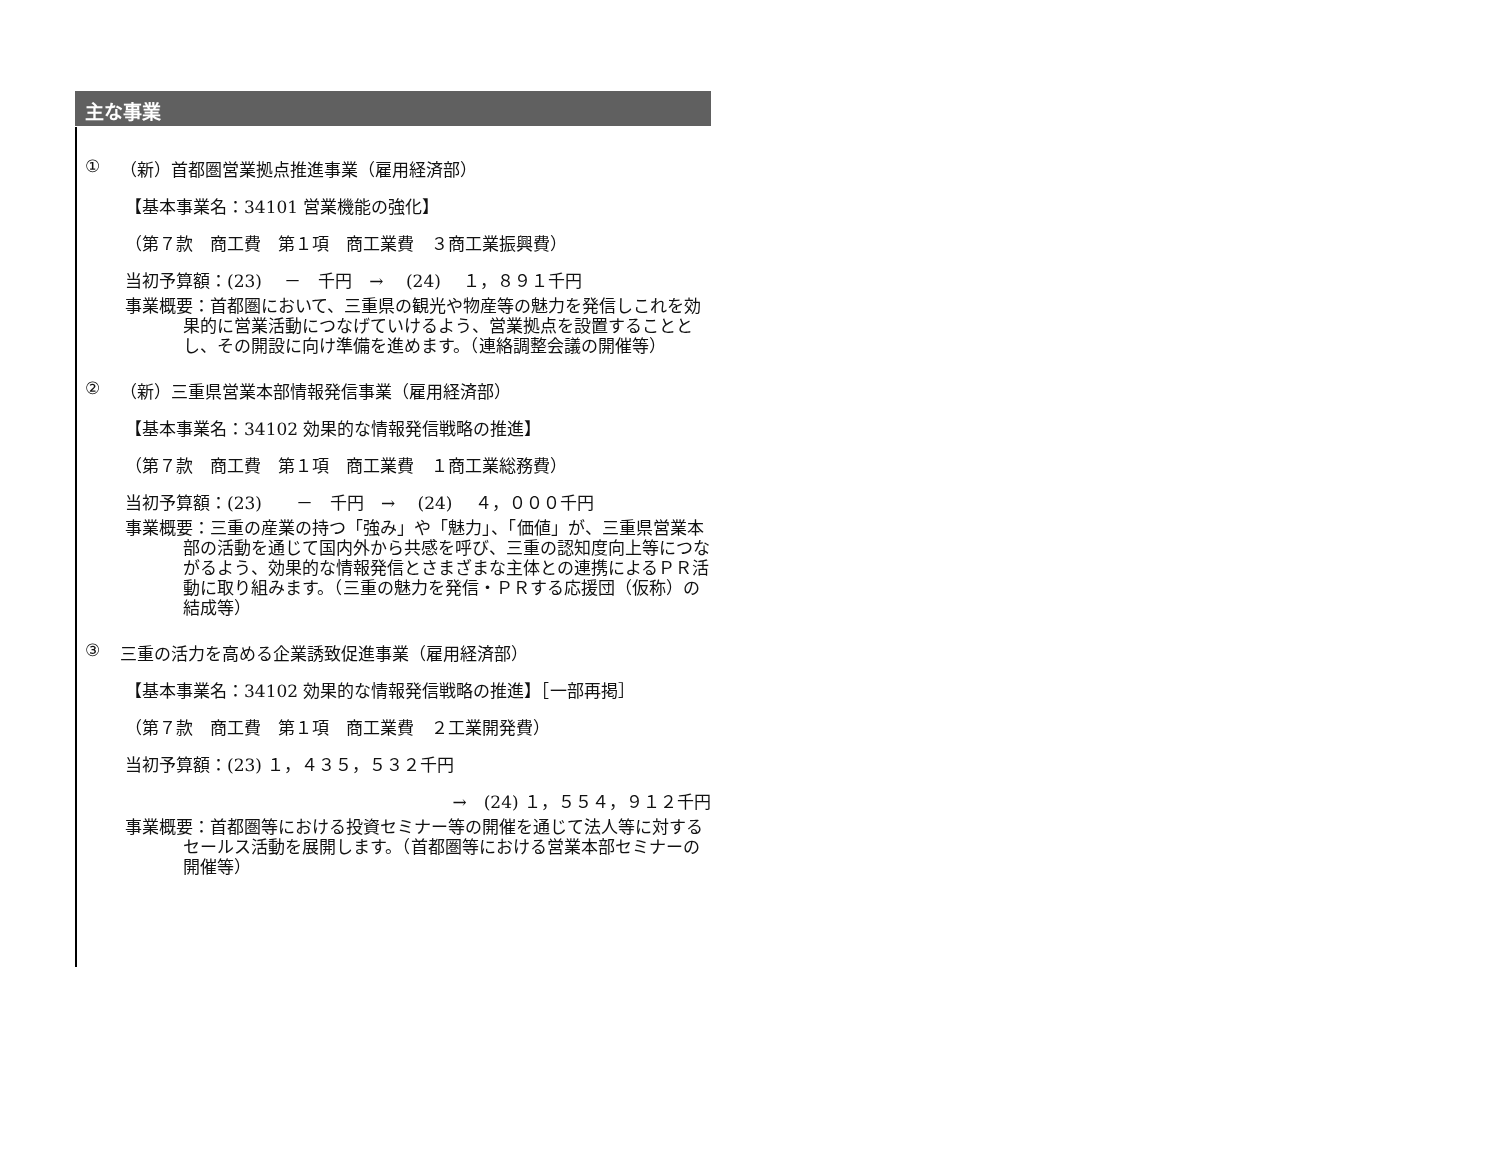主な事業
① （新）首都圏営業拠点推進事業（雇用経済部）
【基本事業名：34101 営業機能の強化】
（第７款　商工費　第１項　商工業費　３商工業振興費）
当初予算額：(23)　 －　千円　→　 (24)　 １，８９１千円
事業概要：首都圏において、三重県の観光や物産等の魅力を発信しこれを効果的に営業活動につなげていけるよう、営業拠点を設置することとし、その開設に向け準備を進めます。（連絡調整会議の開催等）
② （新）三重県営業本部情報発信事業（雇用経済部）
【基本事業名：34102 効果的な情報発信戦略の推進】
（第７款　商工費　第１項　商工業費　１商工業総務費）
当初予算額：(23)　　－　千円　→　 (24)　 ４，０００千円
事業概要：三重の産業の持つ「強み」や「魅力」、「価値」が、三重県営業本部の活動を通じて国内外から共感を呼び、三重の認知度向上等につながるよう、効果的な情報発信とさまざまな主体との連携によるＰＲ活動に取り組みます。（三重の魅力を発信・ＰＲする応援団（仮称）の結成等）
③ 三重の活力を高める企業誘致促進事業（雇用経済部）
【基本事業名：34102 効果的な情報発信戦略の推進】［一部再掲］
（第７款　商工費　第１項　商工業費　２工業開発費）
当初予算額：(23) １，４３５，５３２千円
→　(24) １，５５４，９１２千円
事業概要：首都圏等における投資セミナー等の開催を通じて法人等に対するセールス活動を展開します。（首都圏等における営業本部セミナーの開催等）